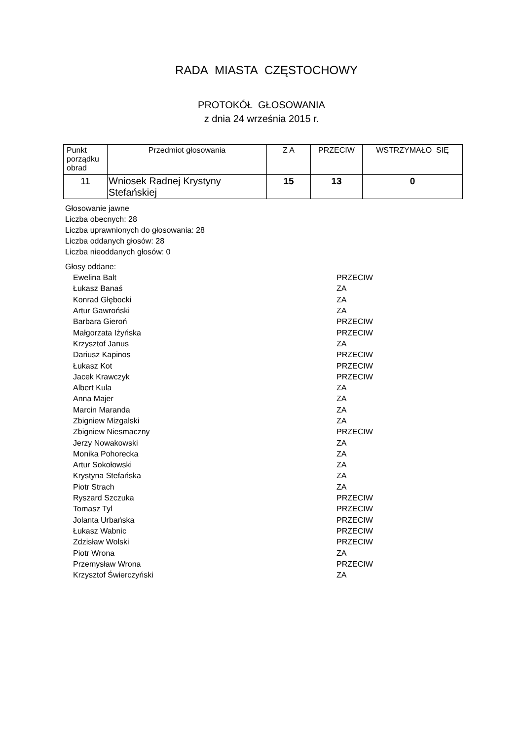RADA MIASTA CZĘSTOCHOWY
PROTOKÓŁ GŁOSOWANIA
z dnia 24 września 2015 r.
| Punkt porządku obrad | Przedmiot głosowania | Z A | PRZECIW | WSTRZYMAŁO SIĘ |
| --- | --- | --- | --- | --- |
| 11 | Wniosek Radnej Krystyny Stefańskiej | 15 | 13 | 0 |
Głosowanie jawne
Liczba obecnych: 28
Liczba uprawnionych do głosowania: 28
Liczba oddanych głosów: 28
Liczba nieoddanych głosów: 0
Głosy oddane:
| Ewelina Balt | PRZECIW |
| Łukasz Banaś | ZA |
| Konrad Głębocki | ZA |
| Artur Gawroński | ZA |
| Barbara Gieroń | PRZECIW |
| Małgorzata Iżyńska | PRZECIW |
| Krzysztof Janus | ZA |
| Dariusz Kapinos | PRZECIW |
| Łukasz Kot | PRZECIW |
| Jacek Krawczyk | PRZECIW |
| Albert Kula | ZA |
| Anna Majer | ZA |
| Marcin Maranda | ZA |
| Zbigniew Mizgalski | ZA |
| Zbigniew Niesmaczny | PRZECIW |
| Jerzy Nowakowski | ZA |
| Monika Pohorecka | ZA |
| Artur Sokołowski | ZA |
| Krystyna Stefańska | ZA |
| Piotr Strach | ZA |
| Ryszard Szczuka | PRZECIW |
| Tomasz Tyl | PRZECIW |
| Jolanta Urbańska | PRZECIW |
| Łukasz Wabnic | PRZECIW |
| Zdzisław Wolski | PRZECIW |
| Piotr Wrona | ZA |
| Przemysław Wrona | PRZECIW |
| Krzysztof Świerczyński | ZA |